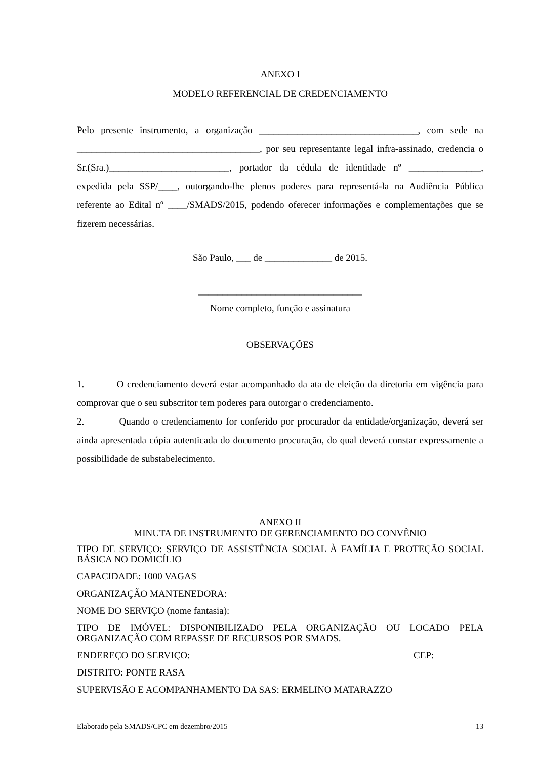ANEXO I
MODELO REFERENCIAL DE CREDENCIAMENTO
Pelo presente instrumento, a organização _________________________________, com sede na ______________________________________, por seu representante legal infra-assinado, credencia o Sr.(Sra.)_________________________, portador da cédula de identidade nº _______________, expedida pela SSP/____, outorgando-lhe plenos poderes para representá-la na Audiência Pública referente ao Edital nº ____/SMADS/2015, podendo oferecer informações e complementações que se fizerem necessárias.
São Paulo, ___ de ______________ de 2015.
__________________________________
Nome completo, função e assinatura
OBSERVAÇÕES
1. O credenciamento deverá estar acompanhado da ata de eleição da diretoria em vigência para comprovar que o seu subscritor tem poderes para outorgar o credenciamento.
2. Quando o credenciamento for conferido por procurador da entidade/organização, deverá ser ainda apresentada cópia autenticada do documento procuração, do qual deverá constar expressamente a possibilidade de substabelecimento.
ANEXO II
MINUTA DE INSTRUMENTO DE GERENCIAMENTO DO CONVÊNIO
TIPO DE SERVIÇO: SERVIÇO DE ASSISTÊNCIA SOCIAL À FAMÍLIA E PROTEÇÃO SOCIAL BÁSICA NO DOMICÍLIO
CAPACIDADE: 1000 VAGAS
ORGANIZAÇÃO MANTENEDORA:
NOME DO SERVIÇO (nome fantasia):
TIPO DE IMÓVEL: DISPONIBILIZADO PELA ORGANIZAÇÃO OU LOCADO PELA ORGANIZAÇÃO COM REPASSE DE RECURSOS POR SMADS.
ENDEREÇO DO SERVIÇO: CEP:
DISTRITO: PONTE RASA
SUPERVISÃO E ACOMPANHAMENTO DA SAS: ERMELINO MATARAZZO
Elaborado pela SMADS/CPC em dezembro/2015 13